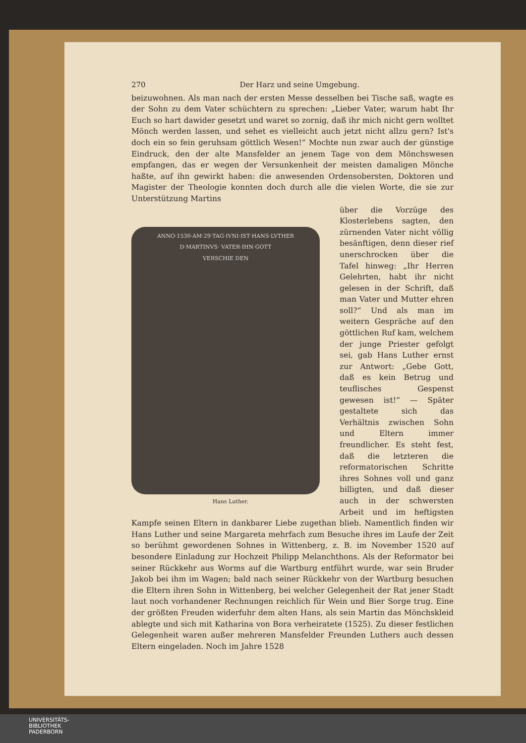270 Der Harz und seine Umgebung.
beizuwohnen. Als man nach der ersten Messe desselben bei Tische saß, wagte es der Sohn zu dem Vater schüchtern zu sprechen: „Lieber Vater, warum habt Ihr Euch so hart dawider gesetzt und waret so zornig, daß ihr mich nicht gern wolltet Mönch werden lassen, und sehet es vielleicht auch jetzt nicht allzu gern? Ist's doch ein so fein geruhsam göttlich Wesen!“ Mochte nun zwar auch der günstige Eindruck, den der alte Mansfelder an jenem Tage von dem Mönchswesen empfangen, das er wegen der Versunkenheit der meisten damaligen Mönche haßte, auf ihn gewirkt haben: die anwesenden Ordensobersten, Doktoren und Magister der Theologie konnten doch durch alle die vielen Worte, die sie zur Unterstützung Martins
ANNO·1530·AM·29·TAG·IVNI·IST·HANS·LVTHER
D·MARTINVS· VATER·IHN·GOTT
VERSCHIE DEN
Hans Luther.
über die Vorzüge des Klosterlebens sagten, den zürnenden Vater nicht völlig besänftigen, denn dieser rief unerschrocken über die Tafel hinweg: „Ihr Herren Gelehrten, habt ihr nicht gelesen in der Schrift, daß man Vater und Mutter ehren soll?“ Und als man im weitern Gespräche auf den göttlichen Ruf kam, welchem der junge Priester gefolgt sei, gab Hans Luther ernst zur Antwort: „Gebe Gott, daß es kein Betrug und teuflisches Gespenst gewesen ist!“ — Später gestaltete sich das Verhältnis zwischen Sohn und Eltern immer freundlicher. Es steht fest, daß die letzteren die reformatorischen Schritte ihres Sohnes voll und ganz billigten, und daß dieser auch in der schwersten Arbeit und im heftigsten Kampfe seinen Eltern in dankbarer Liebe zugethan blieb. Namentlich finden wir Hans Luther und seine Margareta mehrfach zum Besuche ihres im Laufe der Zeit so berühmt gewordenen Sohnes in Wittenberg, z. B. im November 1520 auf besondere Einladung zur Hochzeit Philipp Melanchthons. Als der Reformator bei seiner Rückkehr aus Worms auf die Wartburg entführt wurde, war sein Bruder Jakob bei ihm im Wagen; bald nach seiner Rückkehr von der Wartburg besuchen die Eltern ihren Sohn in Wittenberg, bei welcher Gelegenheit der Rat jener Stadt laut noch vorhandener Rechnungen reichlich für Wein und Bier Sorge trug. Eine der größten Freuden widerfuhr dem alten Hans, als sein Martin das Mönchskleid ablegte und sich mit Katharina von Bora verheiratete (1525). Zu dieser festlichen Gelegenheit waren außer mehreren Mansfelder Freunden Luthers auch dessen Eltern eingeladen. Noch im Jahre 1528
UNIVERSITÄTS-
BIBLIOTHEK
PADERBORN